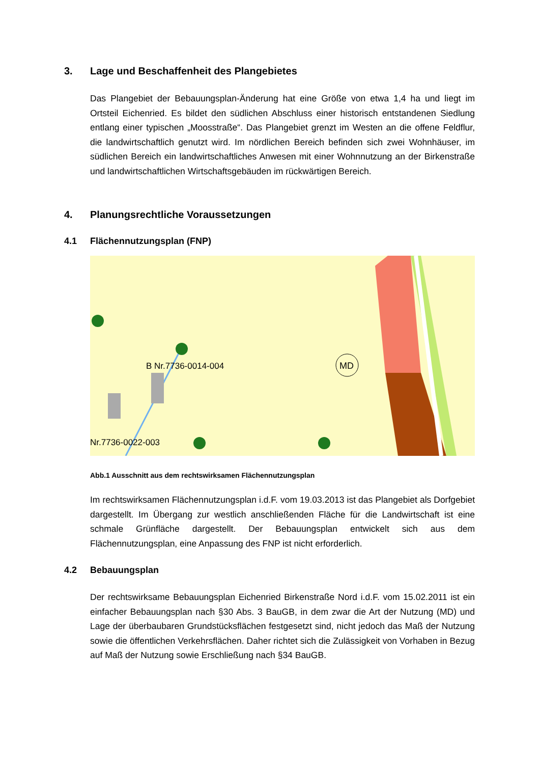3. Lage und Beschaffenheit des Plangebietes
Das Plangebiet der Bebauungsplan-Änderung hat eine Größe von etwa 1,4 ha und liegt im Ortsteil Eichenried. Es bildet den südlichen Abschluss einer historisch entstan­denen Siedlung entlang einer typischen „Moosstraße“. Das Plangebiet grenzt im Wes­ten an die offene Feldflur, die landwirtschaftlich genutzt wird. Im nördlichen Bereich be­finden sich zwei Wohnhäuser, im südlichen Bereich ein landwirtschaftliches Anwesen mit einer Wohnnutzung an der Birkenstraße und landwirtschaftlichen Wirtschaftsge­bäuden im rückwärtigen Bereich.
4. Planungsrechtliche Voraussetzungen
4.1 Flächennutzungsplan (FNP)
MD
B Nr.7736-0014-004
Nr.7736-0022-003
Abb.1 Ausschnitt aus dem rechtswirksamen Flächennutzungsplan
Im rechtswirksamen Flächennutzungsplan i.d.F. vom 19.03.2013 ist das Plangebiet als Dorfgebiet dargestellt. Im Übergang zur westlich anschließenden Fläche für die Land­wirtschaft ist eine schmale Grünfläche dargestellt. Der Bebauungsplan entwickelt sich aus dem Flächennutzungsplan, eine Anpassung des FNP ist nicht erforderlich.
4.2 Bebauungsplan
Der rechtswirksame Bebauungsplan Eichenried Birkenstraße Nord i.d.F. vom 15.02.2011 ist ein einfacher Bebauungsplan nach §30 Abs. 3 BauGB, in dem zwar die Art der Nutzung (MD) und Lage der überbaubaren Grundstücksflächen festgesetzt sind, nicht jedoch das Maß der Nutzung sowie die öffentlichen Verkehrsflächen. Daher richtet sich die Zulässigkeit von Vorhaben in Bezug auf Maß der Nutzung sowie Er­schließung nach §34 BauGB.